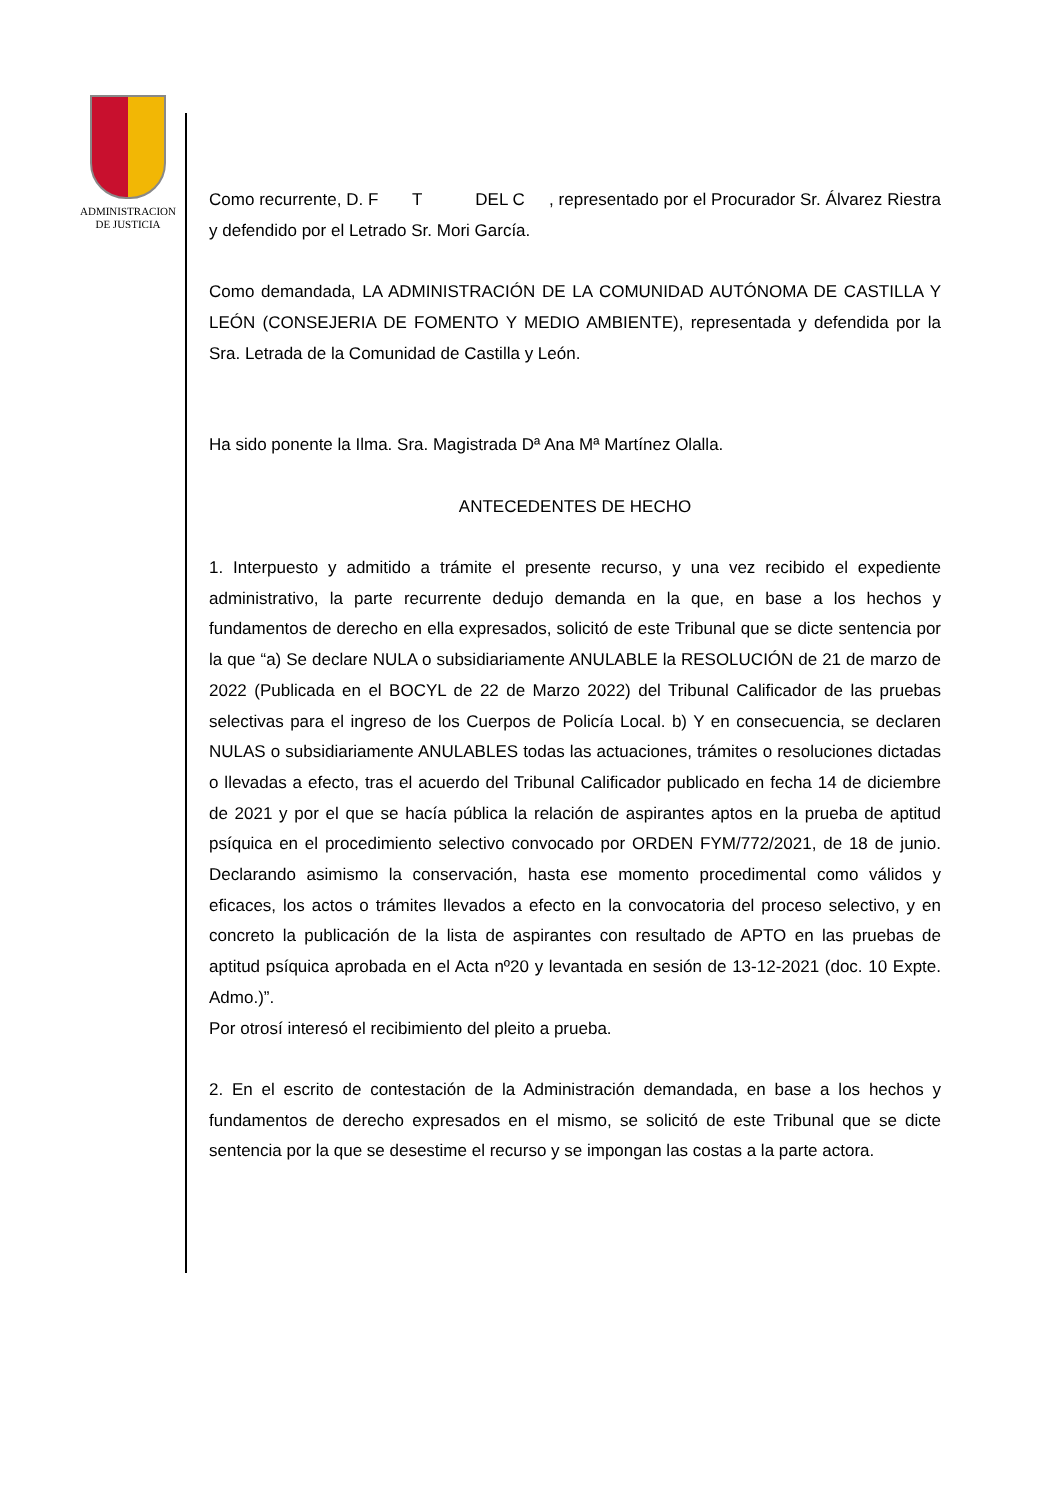ADMINISTRACION
DE JUSTICIA
Como recurrente, D. F T DEL C , representado por el Procurador Sr. Álvarez Riestra y defendido por el Letrado Sr. Mori García.
Como demandada, LA ADMINISTRACIÓN DE LA COMUNIDAD AUTÓNOMA DE CASTILLA Y LEÓN (CONSEJERIA DE FOMENTO Y MEDIO AMBIENTE), representada y defendida por la Sra. Letrada de la Comunidad de Castilla y León.
Ha sido ponente la Ilma. Sra. Magistrada Dª Ana Mª Martínez Olalla.
ANTECEDENTES DE HECHO
1. Interpuesto y admitido a trámite el presente recurso, y una vez recibido el expediente administrativo, la parte recurrente dedujo demanda en la que, en base a los hechos y fundamentos de derecho en ella expresados, solicitó de este Tribunal que se dicte sentencia por la que “a) Se declare NULA o subsidiariamente ANULABLE la RESOLUCIÓN de 21 de marzo de 2022 (Publicada en el BOCYL de 22 de Marzo 2022) del Tribunal Calificador de las pruebas selectivas para el ingreso de los Cuerpos de Policía Local. b) Y en consecuencia, se declaren NULAS o subsidiariamente ANULABLES todas las actuaciones, trámites o resoluciones dictadas o llevadas a efecto, tras el acuerdo del Tribunal Calificador publicado en fecha 14 de diciembre de 2021 y por el que se hacía pública la relación de aspirantes aptos en la prueba de aptitud psíquica en el procedimiento selectivo convocado por ORDEN FYM/772/2021, de 18 de junio. Declarando asimismo la conservación, hasta ese momento procedimental como válidos y eficaces, los actos o trámites llevados a efecto en la convocatoria del proceso selectivo, y en concreto la publicación de la lista de aspirantes con resultado de APTO en las pruebas de aptitud psíquica aprobada en el Acta nº20 y levantada en sesión de 13-12-2021 (doc. 10 Expte. Admo.)”.
Por otrosí interesó el recibimiento del pleito a prueba.
2. En el escrito de contestación de la Administración demandada, en base a los hechos y fundamentos de derecho expresados en el mismo, se solicitó de este Tribunal que se dicte sentencia por la que se desestime el recurso y se impongan las costas a la parte actora.